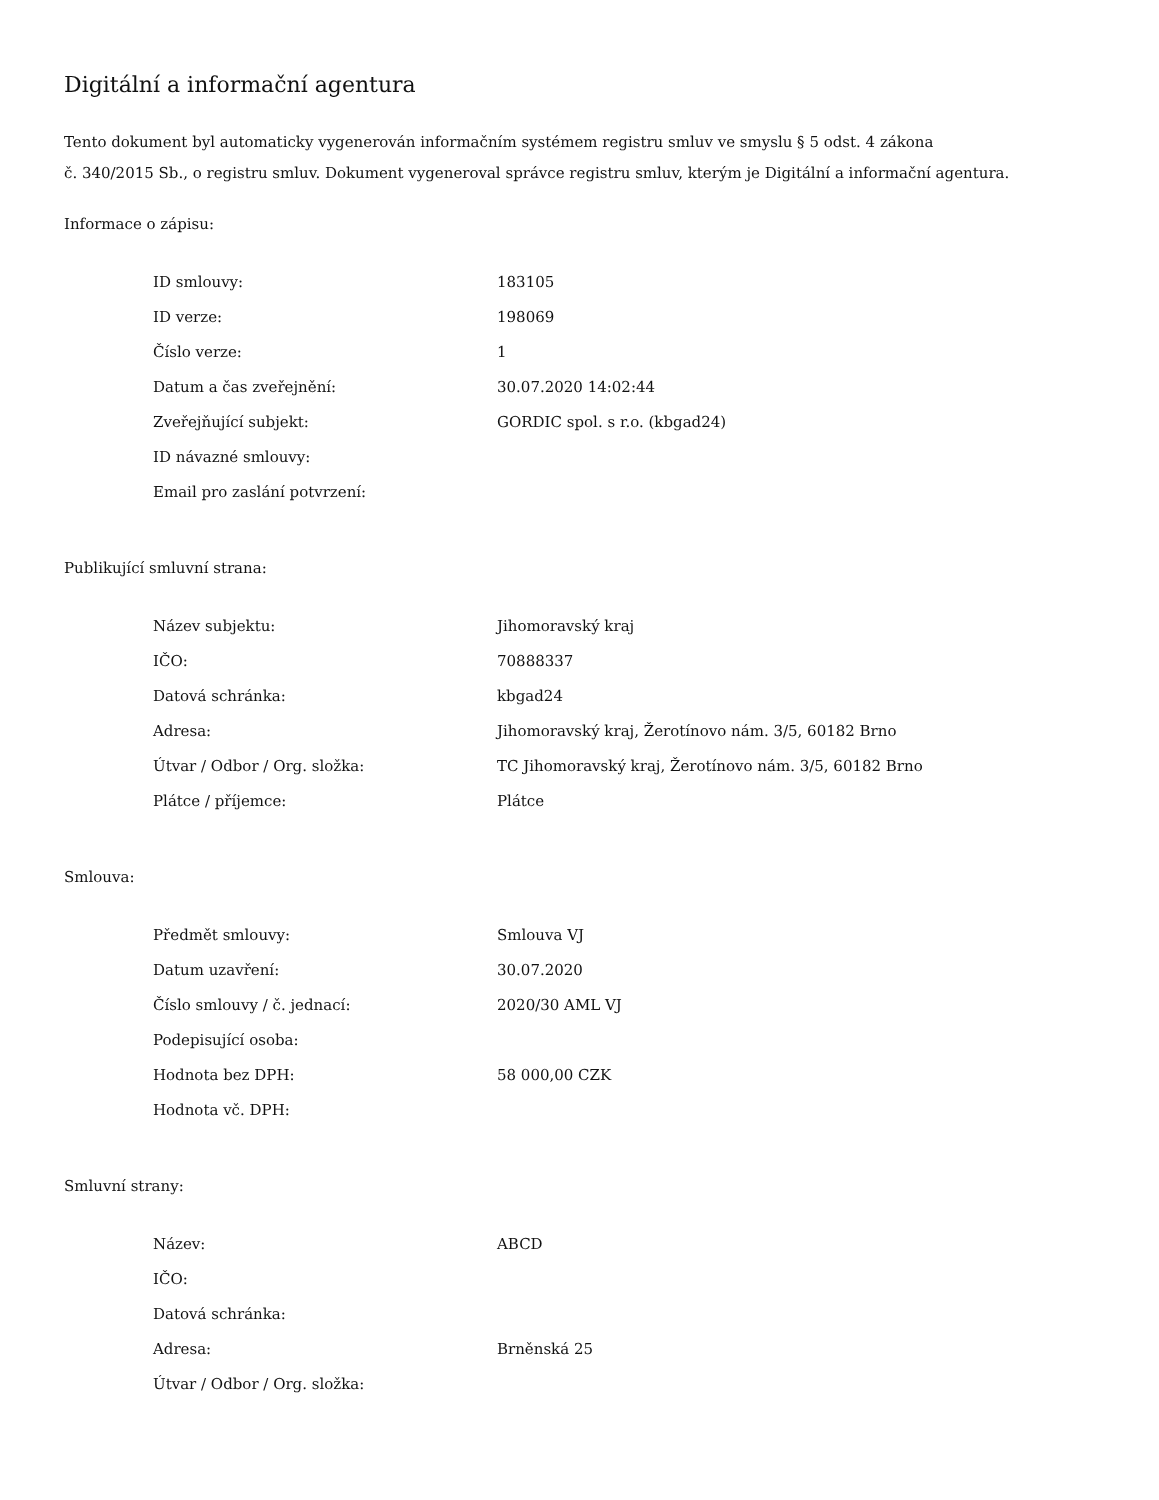Digitální a informační agentura
Tento dokument byl automaticky vygenerován informačním systémem registru smluv ve smyslu § 5 odst. 4 zákona
č. 340/2015 Sb., o registru smluv. Dokument vygeneroval správce registru smluv, kterým je Digitální a informační agentura.
Informace o zápisu:
| ID smlouvy: | 183105 |
| ID verze: | 198069 |
| Číslo verze: | 1 |
| Datum a čas zveřejnění: | 30.07.2020 14:02:44 |
| Zveřejňující subjekt: | GORDIC spol. s r.o. (kbgad24) |
| ID návazné smlouvy: | |
| Email pro zaslání potvrzení: | |
Publikující smluvní strana:
| Název subjektu: | Jihomoravský kraj |
| IČO: | 70888337 |
| Datová schránka: | kbgad24 |
| Adresa: | Jihomoravský kraj, Žerotínovo nám. 3/5, 60182 Brno |
| Útvar / Odbor / Org. složka: | TC Jihomoravský kraj, Žerotínovo nám. 3/5, 60182 Brno |
| Plátce / příjemce: | Plátce |
Smlouva:
| Předmět smlouvy: | Smlouva VJ |
| Datum uzavření: | 30.07.2020 |
| Číslo smlouvy / č. jednací: | 2020/30 AML VJ |
| Podepisující osoba: | |
| Hodnota bez DPH: | 58 000,00 CZK |
| Hodnota vč. DPH: | |
Smluvní strany:
| Název: | ABCD |
| IČO: | |
| Datová schránka: | |
| Adresa: | Brněnská 25 |
| Útvar / Odbor / Org. složka: | |